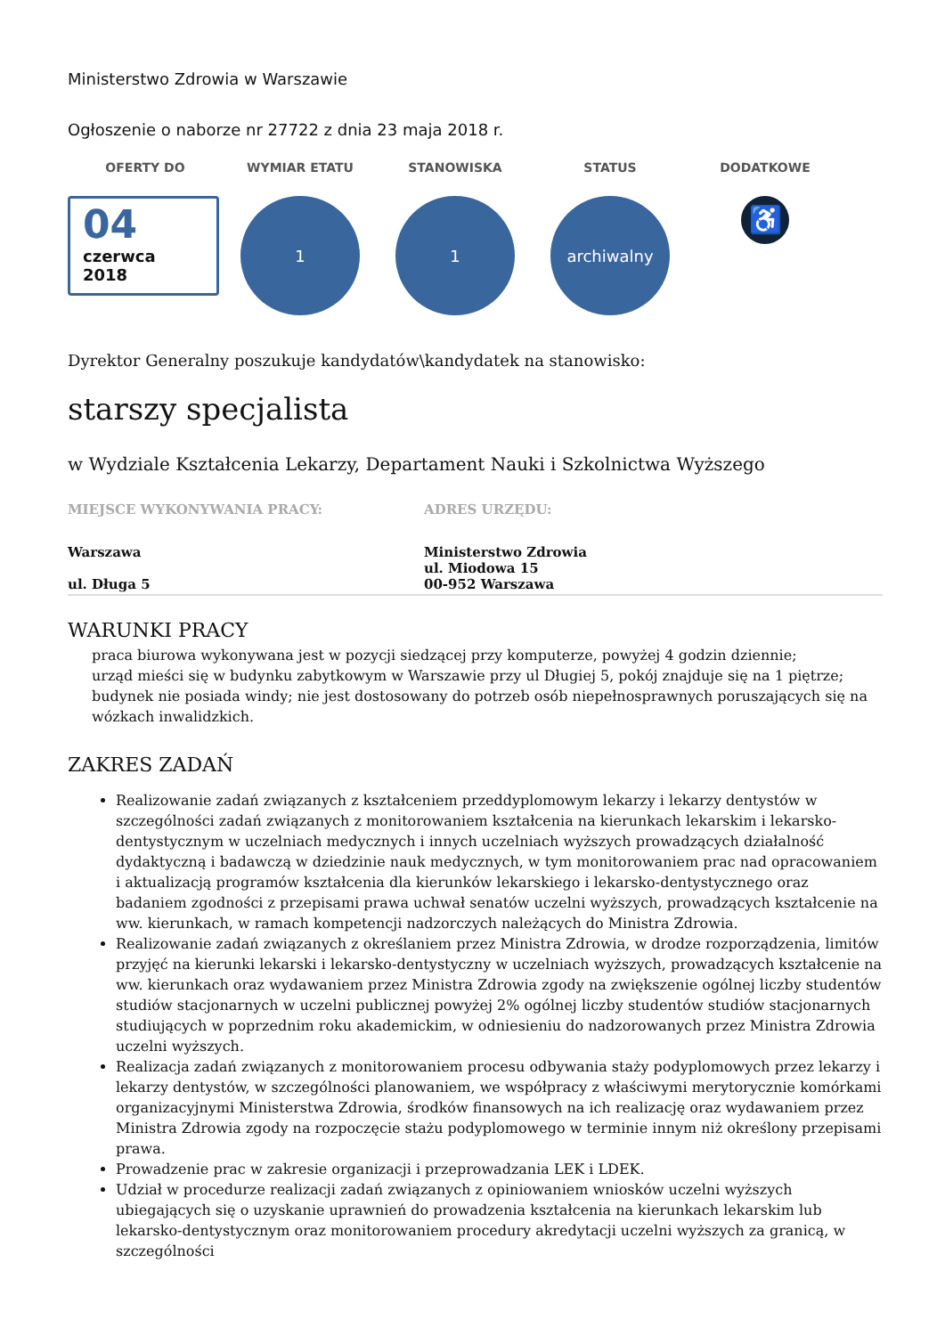Ministerstwo Zdrowia w Warszawie
Ogłoszenie o naborze nr 27722 z dnia 23 maja 2018 r.
OFERTY DO
04
czerwca
2018
WYMIAR ETATU
1
STANOWISKA
1
STATUS
archiwalny
DODATKOWE
♿
Dyrektor Generalny poszukuje kandydatów\kandydatek na stanowisko:
starszy specjalista
w Wydziale Kształcenia Lekarzy, Departament Nauki i Szkolnictwa Wyższego
MIEJSCE WYKONYWANIA PRACY:
Warszawa
ul. Długa 5
ADRES URZĘDU:
Ministerstwo Zdrowia
ul. Miodowa 15
00-952 Warszawa
WARUNKI PRACY
praca biurowa wykonywana jest w pozycji siedzącej przy komputerze, powyżej 4 godzin dziennie;
urząd mieści się w budynku zabytkowym w Warszawie przy ul Długiej 5, pokój znajduje się na 1 piętrze;
budynek nie posiada windy; nie jest dostosowany do potrzeb osób niepełnosprawnych poruszających się na wózkach inwalidzkich.
ZAKRES ZADAŃ
Realizowanie zadań związanych z kształceniem przeddyplomowym lekarzy i lekarzy dentystów w szczególności zadań związanych z monitorowaniem kształcenia na kierunkach lekarskim i lekarsko-dentystycznym w uczelniach medycznych i innych uczelniach wyższych prowadzących działalność dydaktyczną i badawczą w dziedzinie nauk medycznych, w tym monitorowaniem prac nad opracowaniem i aktualizacją programów kształcenia dla kierunków lekarskiego i lekarsko-dentystycznego oraz badaniem zgodności z przepisami prawa uchwał senatów uczelni wyższych, prowadzących kształcenie na ww. kierunkach, w ramach kompetencji nadzorczych należących do Ministra Zdrowia.
Realizowanie zadań związanych z określaniem przez Ministra Zdrowia, w drodze rozporządzenia, limitów przyjęć na kierunki lekarski i lekarsko-dentystyczny w uczelniach wyższych, prowadzących kształcenie na ww. kierunkach oraz wydawaniem przez Ministra Zdrowia zgody na zwiększenie ogólnej liczby studentów studiów stacjonarnych w uczelni publicznej powyżej 2% ogólnej liczby studentów studiów stacjonarnych studiujących w poprzednim roku akademickim, w odniesieniu do nadzorowanych przez Ministra Zdrowia uczelni wyższych.
Realizacja zadań związanych z monitorowaniem procesu odbywania staży podyplomowych przez lekarzy i lekarzy dentystów, w szczególności planowaniem, we współpracy z właściwymi merytorycznie komórkami organizacyjnymi Ministerstwa Zdrowia, środków finansowych na ich realizację oraz wydawaniem przez Ministra Zdrowia zgody na rozpoczęcie stażu podyplomowego w terminie innym niż określony przepisami prawa.
Prowadzenie prac w zakresie organizacji i przeprowadzania LEK i LDEK.
Udział w procedurze realizacji zadań związanych z opiniowaniem wniosków uczelni wyższych ubiegających się o uzyskanie uprawnień do prowadzenia kształcenia na kierunkach lekarskim lub lekarsko-dentystycznym oraz monitorowaniem procedury akredytacji uczelni wyższych za granicą, w szczególności